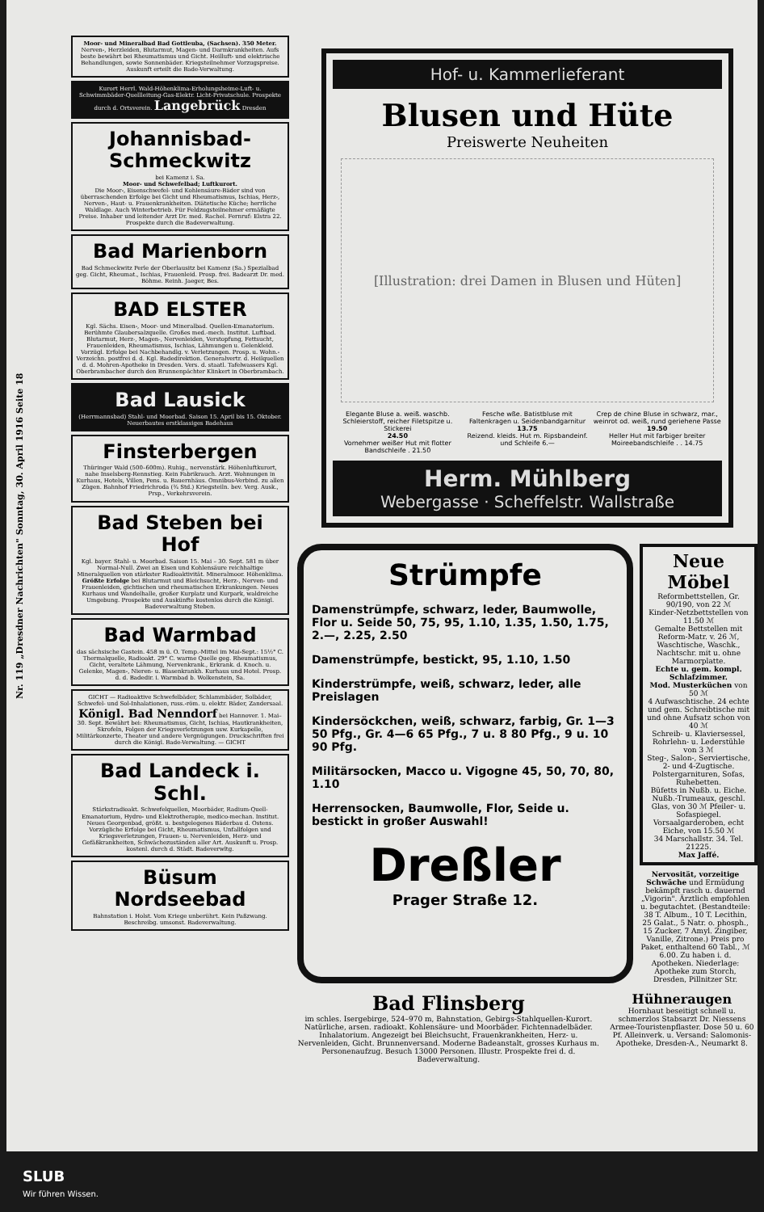Nr. 119 „Dresdner Nachrichten" Sonntag, 30. April 1916 Seite 18
Moor- und Mineralbad Bad Gottleuba, (Sachsen). 350 Meter. Nerven-, Herzleiden, Blutarmut, Magen- und Darmkrankheiten. Aufs beste bewährt bei Rheumatismus und Gicht. Heilluft- und elektrische Behandlungen, sowie Sonnenbäder. Kriegsteilnehmer Vorzugspreise. Auskunft erteilt die Bade-Verwaltung.
Kurort Herrl. Wald-Höhenklima-Erholungsheime-Luft- u. Schwimmbäder-Quellleitung-Gas-Elektr. Licht-Privatschule. Prospekte durch d. Ortsverein. Langebrück Dresden
Johannisbad-Schmeckwitz
bei Kamenz i. Sa.
Moor- und Schwefelbad; Luftkurort.
Die Moor-, Eisenschwefel- und Kohlensäure-Bäder sind von überraschenden Erfolge bei Gicht und Rheumatismus, Ischias, Herz-, Nerven-, Haut- u. Frauenkrankheiten. Diätetische Küche; herrliche Waldlage. Auch Winterbetrieb. Für Feldzugsteilnehmer ermäßigte Preise. Inhaber und leitender Arzt Dr. med. Rachel. Fernruf: Elstra 22. Prospekte durch die Badeverwaltung.
Bad Marienborn
Bad Schmeckwitz Perle der Oberlausitz bei Kamenz (Sa.) Spezialbad geg. Gicht, Rheumat., Ischias, Frauenleid. Prosp. frei. Badearzt Dr. med. Böhme. Reinh. Jaeger, Bes.
BAD ELSTER
Kgl. Sächs. Eisen-, Moor- und Mineralbad. Quellen-Emanatorium. Berühmte Glaubersalzquelle. Großes med.-mech. Institut. Luftbad. Blutarmut, Herz-, Magen-, Nervenleiden, Verstopfung, Fettsucht, Frauenleiden, Rheumatismus, Ischias, Lähmungen u. Gelenkleid. Vorzügl. Erfolge bei Nachbehandlg. v. Verletzungen. Prosp. u. Wohn.-Verzeichn. postfrei d. d. Kgl. Badedirektion. Generalvertr. d. Heilquellen d. d. Mohren-Apotheke in Dresden. Vers. d. staatl. Tafelwassers Kgl. Oberbrambacher durch den Brunnenpächter Klinkert in Oberbrambach.
Bad Lausick
(Herrmannsbad) Stahl- und Moorbad. Saison 15. April bis 15. Oktober. Neuerbautes erstklassiges Badehaus
Finsterbergen
Thüringer Wald (500–600m). Ruhig., nervenstärk. Höhenluftkurort, nahe Inselsberg-Rennstieg. Kein Fabrikrauch. Arzt. Wohnungen in Kurhaus, Hotels, Villen, Pens. u. Bauernhäus. Omnibus-Verbind. zu allen Zügen. Bahnhof Friedrichroda (¾ Std.) Kriegsteiln. bev. Verg. Ausk., Prsp., Verkehrsverein.
Bad Steben bei Hof
Kgl. bayer. Stahl- u. Moorbad. Saison 15. Mai – 30. Sept. 581 m über Normal-Null. Zwei an Eisen und Kohlensäure reichhaltige Mineralquellen von stärkster Radioaktivität. Mineralmoor. Höhenklima. Größte Erfolge bei Blutarmut und Bleichsucht, Herz-, Nerven- und Frauenleiden, gichtischen und rheumatischen Erkrankungen. Neues Kurhaus und Wandelhalle, großer Kurplatz und Kurpark, waldreiche Umgebung. Prospekte und Auskünfte kostenlos durch die Königl. Badeverwaltung Steben.
Bad Warmbad
das sächsische Gastein. 458 m ü. O. Temp.-Mittel im Mai-Sept.: 15½° C. Thermalquelle, Radioakt. 29° C. warme Quelle geg. Rheumatismus, Gicht, veraltete Lähmung, Nervenkrank., Erkrank. d. Knoch. u. Gelenke, Magen-, Nieren- u. Blasenkrankh. Kurhaus und Hotel. Prosp. d. d. Badedir. i. Warmbad b. Wolkenstein, Sa.
GICHT — Radioaktive Schwefelbäder, Schlammbäder, Solbäder, Schwefel- und Sol-Inhalationen, russ.-röm. u. elektr. Bäder, Zandersaal. Königl. Bad Nenndorf bei Hannover. 1. Mai–30. Sept. Bewährt bei: Rheumatismus, Gicht, Ischias, Hautkrankheiten, Skrofeln, Folgen der Kriegsverletzungen usw. Kurkapelle, Militärkonzerte, Theater und andere Vergnügungen. Druckschriften frei durch die Königl. Bade-Verwaltung. — GICHT
Bad Landeck i. Schl.
Stärkstradioakt. Schwefelquellen, Moorbäder, Radium-Quell-Emanatorium, Hydro- und Elektrotherapie, medico-mechan. Institut. Neues Georgenbad, größt. u. bestgelegenes Bäderbau d. Ostens. Vorzügliche Erfolge bei Gicht, Rheumatismus, Unfallfolgen und Kriegsverletzungen, Frauen- u. Nervenleiden, Herz- und Gefäßkrankheiten, Schwächezuständen aller Art. Auskunft u. Prosp. kostenl. durch d. Städt. Badeverwltg.
Büsum Nordseebad
Bahnstation i. Holst. Vom Kriege unberührt. Kein Paßzwang. Beschreibg. umsonst. Badeverwaltung.
Hof- u. Kammerlieferant
Blusen und Hüte
Preiswerte Neuheiten
[Illustration: drei Damen in Blusen und Hüten]
Elegante Bluse a. weiß. waschb. Schleierstoff, reicher Filetspitze u. Stickerei
24.50
Vornehmer weißer Hut mit flotter Bandschleife . 21.50
Fesche wße. Batistbluse mit Faltenkragen u. Seidenbandgarnitur
13.75
Reizend. kleids. Hut m. Ripsbandeinf. und Schleife 6.—
Crep de chine Bluse in schwarz, mar., weinrot od. weiß, rund geriehene Passe
19.50
Heller Hut mit farbiger breiter Moireebandschleife . . 14.75
Herm. Mühlberg
Webergasse · Scheffelstr. Wallstraße
Strümpfe
Damenstrümpfe, schwarz, leder, Baumwolle, Flor u. Seide 50, 75, 95, 1.10, 1.35, 1.50, 1.75, 2.—, 2.25, 2.50
Damenstrümpfe, bestickt, 95, 1.10, 1.50
Kinderstrümpfe, weiß, schwarz, leder, alle Preislagen
Kindersöckchen, weiß, schwarz, farbig, Gr. 1—3 50 Pfg., Gr. 4—6 65 Pfg., 7 u. 8 80 Pfg., 9 u. 10 90 Pfg.
Militärsocken, Macco u. Vigogne 45, 50, 70, 80, 1.10
Herrensocken, Baumwolle, Flor, Seide u. bestickt in großer Auswahl!
Dreßler
Prager Straße 12.
Neue Möbel
Reformbettstellen, Gr. 90/190, von 22 ℳ
Kinder-Netzbettstellen von 11.50 ℳ
Gemalte Bettstellen mit Reform-Matr. v. 26 ℳ, Waschtische, Waschk., Nachtschr. mit u. ohne Marmorplatte.
Echte u. gem. kompl. Schlafzimmer.
Mod. Musterküchen von 50 ℳ
4 Aufwaschtische. 24 echte und gem. Schreibtische mit und ohne Aufsatz schon von 40 ℳ
Schreib- u. Klaviersessel, Rohrlehn- u. Lederstühle von 3 ℳ
Steg-, Salon-, Serviertische, 2- und 4-Zugtische.
Polstergarnituren, Sofas, Ruhebetten.
Büfetts in Nußb. u. Eiche.
Nußb.-Trumeaux, geschl. Glas, von 30 ℳ Pfeiler- u. Sofaspiegel.
Vorsaalgarderoben, echt Eiche, von 15.50 ℳ
34 Marschallstr. 34. Tel. 21225.
Max Jaffé.
Nervosität, vorzeitige Schwäche und Ermüdung bekämpft rasch u. dauernd „Vigorin". Ärztlich empfohlen u. begutachtet. (Bestandteile: 38 T. Album., 10 T. Lecithin, 25 Galat., 5 Natr. o. phosph., 15 Zucker, 7 Amyl. Zingiber, Vanille, Zitrone.) Preis pro Paket, enthaltend 60 Tabl., ℳ 6.00. Zu haben i. d. Apotheken. Niederlage: Apotheke zum Storch, Dresden, Pillnitzer Str.
Bad Flinsberg
im schles. Isergebirge, 524–970 m, Bahnstation, Gebirgs-Stahlquellen-Kurort. Natürliche, arsen. radioakt. Kohlensäure- und Moorbäder. Fichtennadelbäder. Inhalatorium. Angezeigt bei Bleichsucht, Frauenkrankheiten, Herz- u. Nervenleiden, Gicht. Brunnenversand. Moderne Badeanstalt, grosses Kurhaus m. Personenaufzug. Besuch 13000 Personen. Illustr. Prospekte frei d. d. Badeverwaltung.
Hühneraugen
Hornhaut beseitigt schnell u. schmerzlos Stabsarzt Dr. Niessens Armee-Touristenpflaster. Dose 50 u. 60 Pf. Alleinverk. u. Versand: Salomonis-Apotheke, Dresden-A., Neumarkt 8.
SLUB
Wir führen Wissen.